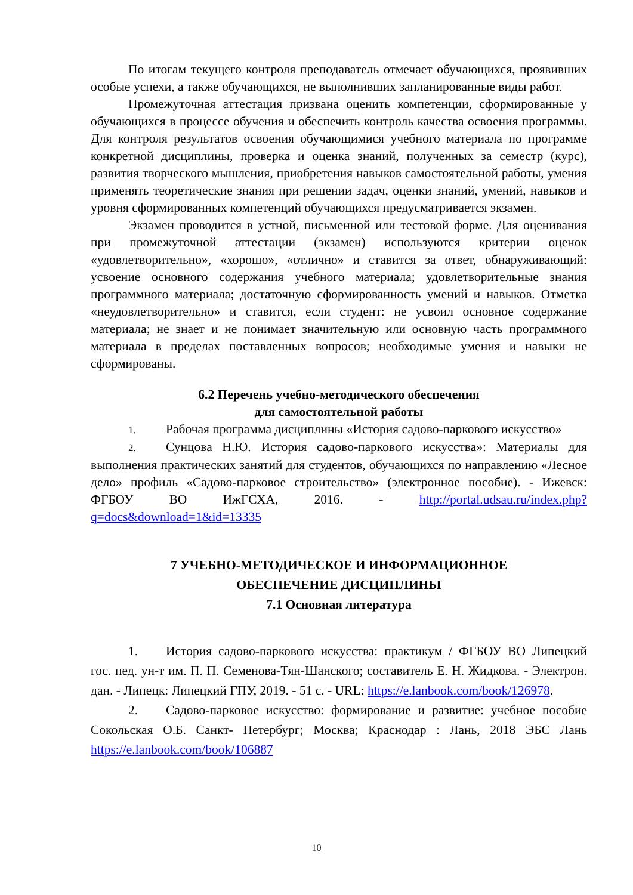По итогам текущего контроля преподаватель отмечает обучающихся, проявивших особые успехи, а также обучающихся, не выполнивших запланированные виды работ.
Промежуточная аттестация призвана оценить компетенции, сформированные у обучающихся в процессе обучения и обеспечить контроль качества освоения программы. Для контроля результатов освоения обучающимися учебного материала по программе конкретной дисциплины, проверка и оценка знаний, полученных за семестр (курс), развития творческого мышления, приобретения навыков самостоятельной работы, умения применять теоретические знания при решении задач, оценки знаний, умений, навыков и уровня сформированных компетенций обучающихся предусматривается экзамен.
Экзамен проводится в устной, письменной или тестовой форме. Для оценивания при промежуточной аттестации (экзамен) используются критерии оценок «удовлетворительно», «хорошо», «отлично» и ставится за ответ, обнаруживающий: усвоение основного содержания учебного материала; удовлетворительные знания программного материала; достаточную сформированность умений и навыков. Отметка «неудовлетворительно» и ставится, если студент: не усвоил основное содержание материала; не знает и не понимает значительную или основную часть программного материала в пределах поставленных вопросов; необходимые умения и навыки не сформированы.
6.2 Перечень учебно-методического обеспечения
для самостоятельной работы
1. Рабочая программа дисциплины «История садово-паркового искусство»
2. Сунцова Н.Ю. История садово-паркового искусства»: Материалы для выполнения практических занятий для студентов, обучающихся по направлению «Лесное дело» профиль «Садово-парковое строительство» (электронное пособие). - Ижевск: ФГБОУ ВО ИжГСХА, 2016. - http://portal.udsau.ru/index.php?q=docs&download=1&id=13335
7 УЧЕБНО-МЕТОДИЧЕСКОЕ И ИНФОРМАЦИОННОЕ
ОБЕСПЕЧЕНИЕ ДИСЦИПЛИНЫ
7.1 Основная литература
1. История садово-паркового искусства: практикум / ФГБОУ ВО Липецкий гос. пед. ун-т им. П. П. Семенова-Тян-Шанского; составитель Е. Н. Жидкова. - Электрон. дан. - Липецк: Липецкий ГПУ, 2019. - 51 с. - URL: https://e.lanbook.com/book/126978.
2. Садово-парковое искусство: формирование и развитие: учебное пособие Сокольская О.Б. Санкт- Петербург; Москва; Краснодар : Лань, 2018 ЭБС Лань https://e.lanbook.com/book/106887
10